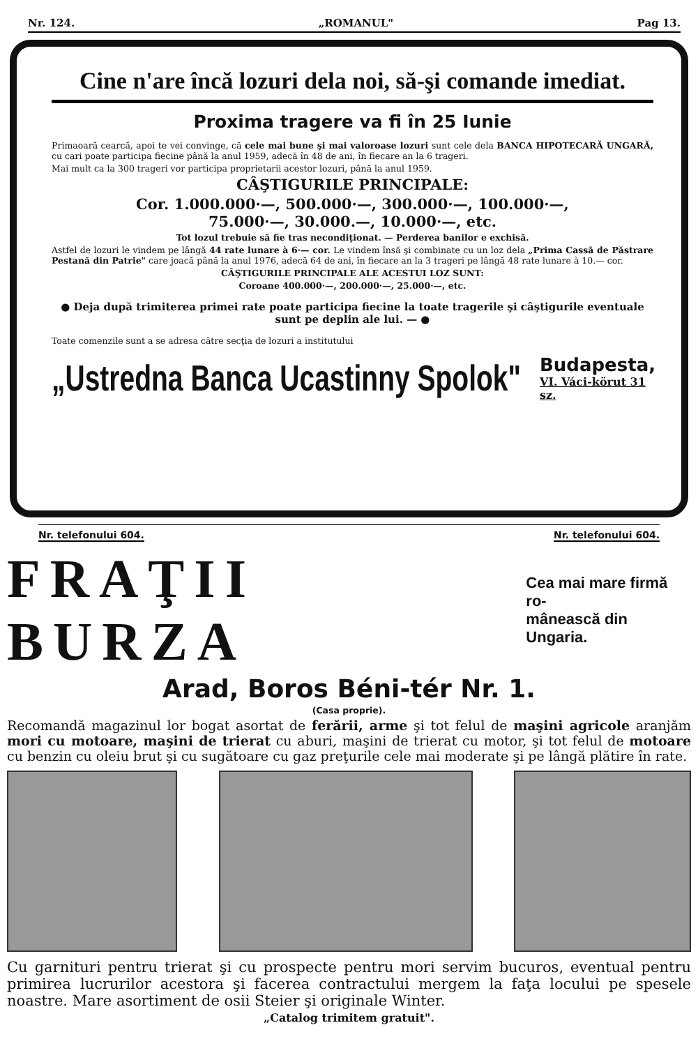Nr. 124. „ROMANUL" Pag 13.
Cine n'are încă lozuri dela noi, să-şi comande imediat.
Proxima tragere va fi în 25 Iunie
Primaoară cearcă, apoi te vei convinge, că cele mai bune şi mai valoroase lozuri sunt cele dela BANCA HIPOTECARĂ UNGARĂ, cu cari poate participa fiecine până la anul 1959, adecă în 48 de ani, în fiecare an la 6 trageri.
Mai mult ca la 300 trageri vor participa proprietarii acestor lozuri, până la anul 1959.
CÂŞTIGURILE PRINCIPALE:
Cor. 1.000.000·—, 500.000·—, 300.000·—, 100.000·—,
75.000·—, 30.000.—, 10.000·—, etc.
Tot lozul trebuie să fie tras necondiţionat. — Perderea banilor e exchisă.
Astfel de lozuri le vindem pe lângă 44 rate lunare à 6·— cor. Le vindem însă şi combinate cu un loz dela „Prima Cassă de Păstrare Pestană din Patrie" care joacă până la anul 1976, adecă 64 de ani, în fiecare an la 3 trageri pe lângă 48 rate lunare à 10.— cor.
CÂŞTIGURILE PRINCIPALE ALE ACESTUI LOZ SUNT:
Coroane 400.000·—, 200.000·—, 25.000·—, etc.
● Deja după trimiterea primei rate poate participa fiecine la toate tragerile şi câştigurile eventuale sunt pe deplin ale lui. — ●
Toate comenzile sunt a se adresa către secţia de lozuri a institutului
„Ustredna Banca Ucastinny Spolok"
Budapesta,
VI. Váci-körut 31 sz.
Nr. telefonului 604. Nr. telefonului 604.
FRAŢII BURZA
Cea mai mare firmă ro-
mânească din Ungaria.
Arad, Boros Béni-tér Nr. 1.
(Casa proprie).
Recomandă magazinul lor bogat asortat de ferării, arme şi tot felul de maşini agricole aranjăm mori cu motoare, maşini de trierat cu aburi, maşini de trierat cu motor, şi tot felul de motoare cu benzin cu oleiu brut şi cu sugătoare cu gaz preţurile cele mai moderate şi pe lângă plătire în rate.
Cu garnituri pentru trierat şi cu prospecte pentru mori servim bucuros, eventual pentru primirea lucrurilor acestora şi facerea contractului mergem la faţa locului pe spesele noastre. Mare asortiment de osii Steier şi originale Winter.
„Catalog trimitem gratuit".